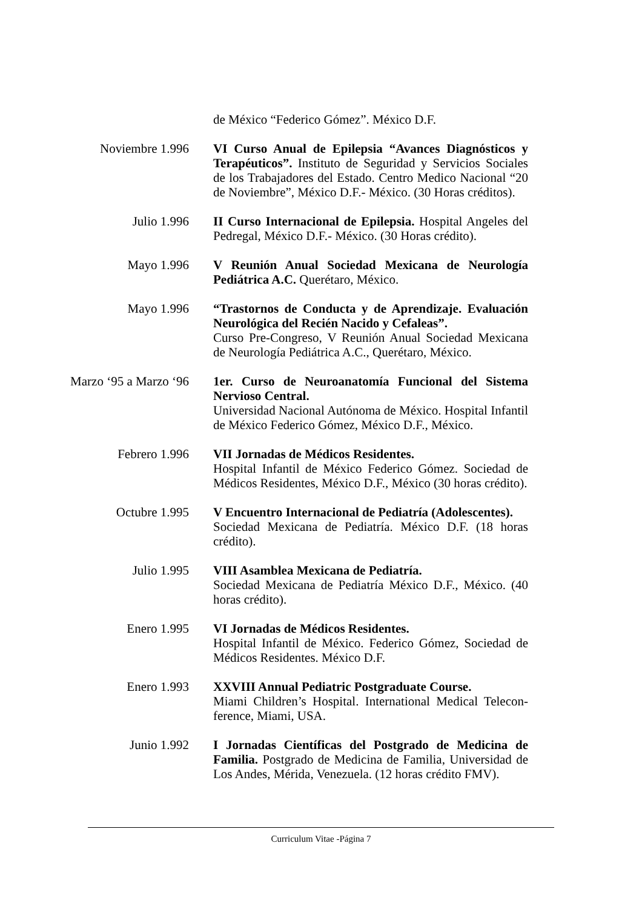de México “Federico Gómez”. México D.F.
Noviembre 1.996 VI Curso Anual de Epilepsia “Avances Diagnósticos y Terapéuticos”. Instituto de Seguridad y Servicios Sociales de los Trabajadores del Estado. Centro Medico Nacional “20 de Noviembre”, México D.F.- México. (30 Horas créditos).
Julio 1.996 II Curso Internacional de Epilepsia. Hospital Angeles del Pedregal, México D.F.- México. (30 Horas crédito).
Mayo 1.996 V Reunión Anual Sociedad Mexicana de Neurología Pediátrica A.C. Querétaro, México.
Mayo 1.996 “Trastornos de Conducta y de Aprendizaje. Evaluación Neurológica del Recién Nacido y Cefaleas”.
Curso Pre-Congreso, V Reunión Anual Sociedad Mexicana de Neurología Pediátrica A.C., Querétaro, México.
Marzo ‘95 a Marzo ‘96 1er. Curso de Neuroanatomía Funcional del Sistema Nervioso Central.
Universidad Nacional Autónoma de México. Hospital Infantil de México Federico Gómez, México D.F., México.
Febrero 1.996 VII Jornadas de Médicos Residentes.
Hospital Infantil de México Federico Gómez. Sociedad de Médicos Residentes, México D.F., México (30 horas crédito).
Octubre 1.995 V Encuentro Internacional de Pediatría (Adolescentes).
Sociedad Mexicana de Pediatría. México D.F. (18 horas crédito).
Julio 1.995 VIII Asamblea Mexicana de Pediatría.
Sociedad Mexicana de Pediatría México D.F., México. (40 horas crédito).
Enero 1.995 VI Jornadas de Médicos Residentes.
Hospital Infantil de México. Federico Gómez, Sociedad de Médicos Residentes. México D.F.
Enero 1.993 XXVIII Annual Pediatric Postgraduate Course.
Miami Children’s Hospital. International Medical Telecon-ference, Miami, USA.
Junio 1.992 I Jornadas Científicas del Postgrado de Medicina de Familia. Postgrado de Medicina de Familia, Universidad de Los Andes, Mérida, Venezuela. (12 horas crédito FMV).
Curriculum Vitae -Página 7